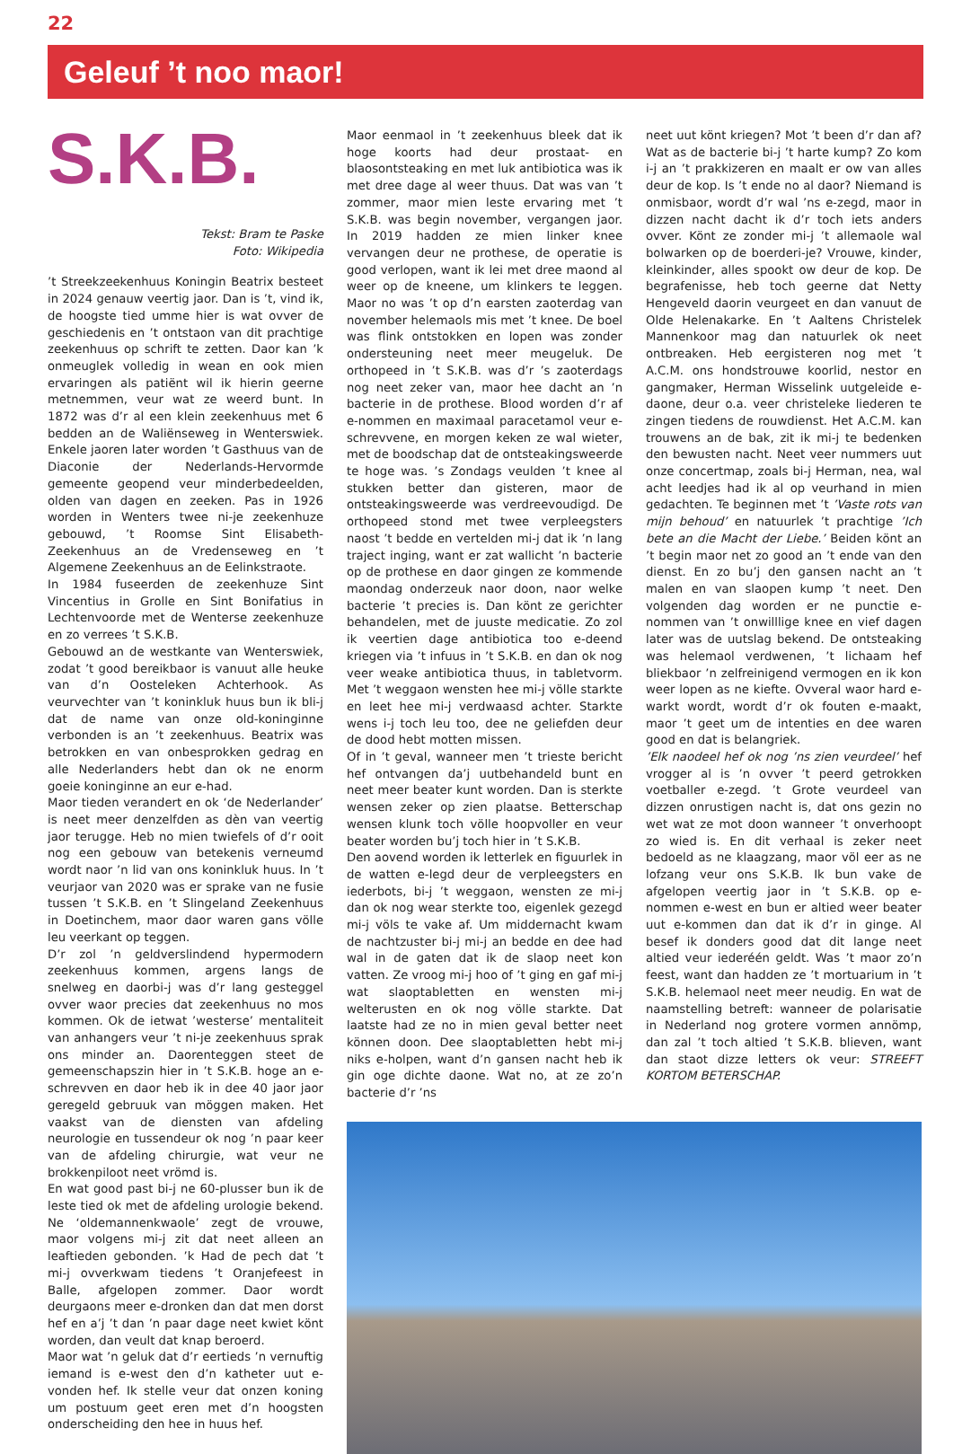22
Geleuf ’t noo maor!
S.K.B.
Tekst: Bram te Paske
Foto: Wikipedia
’t Streekzeekenhuus Koningin Beatrix besteet in 2024 genauw veertig jaor. Dan is ’t, vind ik, de hoogste tied umme hier is wat ovver de geschiedenis en ’t ontstaon van dit prachtige zeekenhuus op schrift te zetten. Daor kan ’k onmeuglek volledig in wean en ook mien ervaringen als patiënt wil ik hierin geerne metnemmen, veur wat ze weerd bunt. In 1872 was d’r al een klein zeekenhuus met 6 bedden an de Waliënseweg in Wenterswiek. Enkele jaoren later worden ’t Gasthuus van de Diaconie der Nederlands-Hervormde gemeente geopend veur minderbedeelden, olden van dagen en zeeken. Pas in 1926 worden in Wenters twee ni-je zeekenhuze gebouwd, ’t Roomse Sint Elisabeth-Zeekenhuus an de Vredenseweg en ’t Algemene Zeekenhuus an de Eelinkstraote.
In 1984 fuseerden de zeekenhuze Sint Vincentius in Grolle en Sint Bonifatius in Lechtenvoorde met de Wenterse zeekenhuze en zo verrees ’t S.K.B.
Gebouwd an de westkante van Wenterswiek, zodat ’t good bereikbaor is vanuut alle heuke van d’n Oosteleken Achterhook. As veurvechter van ’t koninkluk huus bun ik bli-j dat de name van onze old-koninginne verbonden is an ’t zeekenhuus. Beatrix was betrokken en van onbesprokken gedrag en alle Nederlanders hebt dan ok ne enorm goeie koninginne an eur e-had.
Maor tieden verandert en ok ‘de Nederlander’ is neet meer denzelfden as dèn van veertig jaor terugge. Heb no mien twiefels of d’r ooit nog een gebouw van betekenis verneumd wordt naor ’n lid van ons koninkluk huus. In ’t veurjaor van 2020 was er sprake van ne fusie tussen ’t S.K.B. en ’t Slingeland Zeekenhuus in Doetinchem, maor daor waren gans völle leu veerkant op teggen.
D’r zol ’n geldverslindend hypermodern zeekenhuus kommen, argens langs de snelweg en daorbi-j was d’r lang gesteggel ovver waor precies dat zeekenhuus no mos kommen. Ok de ietwat ’westerse’ mentaliteit van anhangers veur ’t ni-je zeekenhuus sprak ons minder an. Daorenteggen steet de gemeenschapszin hier in ’t S.K.B. hoge an e-schrevven en daor heb ik in dee 40 jaor jaor geregeld gebruuk van möggen maken. Het vaakst van de diensten van afdeling neurologie en tussendeur ok nog ’n paar keer van de afdeling chirurgie, wat veur ne brokkenpiloot neet vrömd is.
En wat good past bi-j ne 60-plusser bun ik de leste tied ok met de afdeling urologie bekend. Ne ‘oldemannenkwaole’ zegt de vrouwe, maor volgens mi-j zit dat neet alleen an leaftieden gebonden. ’k Had de pech dat ’t mi-j ovverkwam tiedens ’t Oranjefeest in Balle, afgelopen zommer. Daor wordt deurgaons meer e-dronken dan dat men dorst hef en a’j ’t dan ’n paar dage neet kwiet könt worden, dan veult dat knap beroerd.
Maor wat ’n geluk dat d’r eertieds ’n vernuftig iemand is e-west den d’n katheter uut e-vonden hef. Ik stelle veur dat onzen koning um postuum geet eren met d’n hoogsten onderscheiding den hee in huus hef.
Maor eenmaol in ’t zeekenhuus bleek dat ik hoge koorts had deur prostaat- en blaosontsteaking en met luk antibiotica was ik met dree dage al weer thuus. Dat was van ’t zommer, maor mien leste ervaring met ’t S.K.B. was begin november, vergangen jaor. In 2019 hadden ze mien linker knee vervangen deur ne prothese, de operatie is good verlopen, want ik lei met dree maond al weer op de kneene, um klinkers te leggen. Maor no was ’t op d’n earsten zaoterdag van november helemaols mis met ’t knee. De boel was flink ontstokken en lopen was zonder ondersteuning neet meer meugeluk. De orthopeed in ’t S.K.B. was d’r ’s zaoterdags nog neet zeker van, maor hee dacht an ’n bacterie in de prothese. Blood worden d’r af e-nommen en maximaal paracetamol veur e-schrevvene, en morgen keken ze wal wieter, met de boodschap dat de ontsteakingsweerde te hoge was. ’s Zondags veulden ’t knee al stukken better dan gisteren, maor de ontsteakingsweerde was verdreevoudigd. De orthopeed stond met twee verpleegsters naost ’t bedde en vertelden mi-j dat ik ’n lang traject inging, want er zat wallicht ’n bacterie op de prothese en daor gingen ze kommende maondag onderzeuk naor doon, naor welke bacterie ’t precies is. Dan könt ze gerichter behandelen, met de juuste medicatie. Zo zol ik veertien dage antibiotica too e-deend kriegen via ’t infuus in ’t S.K.B. en dan ok nog veer weake antibiotica thuus, in tabletvorm. Met ’t weggaon wensten hee mi-j völle starkte en leet hee mi-j verdwaasd achter. Starkte wens i-j toch leu too, dee ne geliefden deur de dood hebt motten missen.
Of in ’t geval, wanneer men ’t trieste bericht hef ontvangen da’j uutbehandeld bunt en neet meer beater kunt worden. Dan is sterkte wensen zeker op zien plaatse. Betterschap wensen klunk toch völle hoopvoller en veur beater worden bu’j toch hier in ’t S.K.B.
Den aovend worden ik letterlek en figuurlek in de watten e-legd deur de verpleegsters en iederbots, bi-j ’t weggaon, wensten ze mi-j dan ok nog wear sterkte too, eigenlek gezegd mi-j völs te vake af. Um middernacht kwam de nachtzuster bi-j mi-j an bedde en dee had wal in de gaten dat ik de slaop neet kon vatten. Ze vroog mi-j hoo of ’t ging en gaf mi-j wat slaoptabletten en wensten mi-j welterusten en ok nog völle starkte. Dat laatste had ze no in mien geval better neet können doon. Dee slaoptabletten hebt mi-j niks e-holpen, want d’n gansen nacht heb ik gin oge dichte daone. Wat no, at ze zo’n bacterie d’r ’ns
neet uut könt kriegen? Mot ’t been d’r dan af? Wat as de bacterie bi-j ’t harte kump? Zo kom i-j an ’t prakkizeren en maalt er ow van alles deur de kop. Is ’t ende no al daor? Niemand is onmisbaor, wordt d’r wal ’ns e-zegd, maor in dizzen nacht dacht ik d’r toch iets anders ovver. Könt ze zonder mi-j ’t allemaole wal bolwarken op de boerderi-je? Vrouwe, kinder, kleinkinder, alles spookt ow deur de kop. De begrafenisse, heb toch geerne dat Netty Hengeveld daorin veurgeet en dan vanuut de Olde Helenakarke. En ’t Aaltens Christelek Mannenkoor mag dan natuurlek ok neet ontbreaken. Heb eergisteren nog met ’t A.C.M. ons hondstrouwe koorlid, nestor en gangmaker, Herman Wisselink uutgeleide e-daone, deur o.a. veer christeleke liederen te zingen tiedens de rouwdienst. Het A.C.M. kan trouwens an de bak, zit ik mi-j te bedenken den bewusten nacht. Neet veer nummers uut onze concertmap, zoals bi-j Herman, nea, wal acht leedjes had ik al op veurhand in mien gedachten. Te beginnen met ’t ’Vaste rots van mijn behoud’ en natuurlek ’t prachtige ’Ich bete an die Macht der Liebe.’ Beiden könt an ’t begin maor net zo good an ’t ende van den dienst. En zo bu’j den gansen nacht an ’t malen en van slaopen kump ’t neet. Den volgenden dag worden er ne punctie e-nommen van ’t onwilllige knee en vief dagen later was de uutslag bekend. De ontsteaking was helemaol verdwenen, ’t lichaam hef bliekbaor ’n zelfreinigend vermogen en ik kon weer lopen as ne kiefte. Ovveral waor hard e-warkt wordt, wordt d’r ok fouten e-maakt, maor ’t geet um de intenties en dee waren good en dat is belangriek.
’Elk naodeel hef ok nog ’ns zien veurdeel’ hef vrogger al is ’n ovver ’t peerd getrokken voetballer e-zegd. ’t Grote veurdeel van dizzen onrustigen nacht is, dat ons gezin no wet wat ze mot doon wanneer ’t onverhoopt zo wied is. En dit verhaal is zeker neet bedoeld as ne klaagzang, maor völ eer as ne lofzang veur ons S.K.B. Ik bun vake de afgelopen veertig jaor in ’t S.K.B. op e-nommen e-west en bun er altied weer beater uut e-kommen dan dat ik d’r in ginge. Al besef ik donders good dat dit lange neet altied veur iederéén geldt. Was ’t maor zo’n feest, want dan hadden ze ’t mortuarium in ’t S.K.B. helemaol neet meer neudig. En wat de naamstelling betreft: wanneer de polarisatie in Nederland nog grotere vormen annömp, dan zal ’t toch altied ’t S.K.B. blieven, want dan staot dizze letters ok veur: STREEFT KORTOM BETERSCHAP.